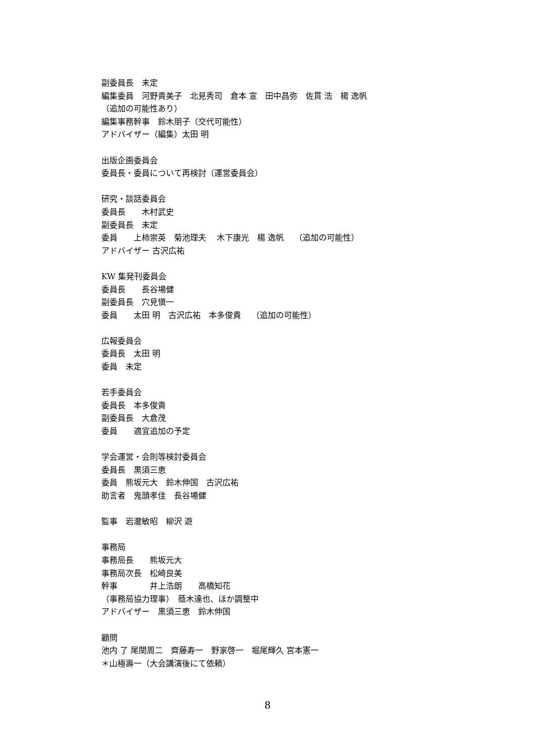副委員長　未定
編集委員　河野貴美子　北見秀司　倉本 宣　田中昌弥　佐貫 浩　楊 逸帆
（追加の可能性あり）
編集事務幹事　鈴木朋子（交代可能性）
アドバイザー（編集）太田 明
出版企画委員会
委員長・委員について再検討（運営委員会）
研究・談話委員会
委員長　　木村武史
副委員長　未定
委員　　上柿崇英　菊池理夫　 木下康光　楊 逸帆　 （追加の可能性）
アドバイザー 古沢広祐
KW 集発刊委員会
委員長　　長谷場健
副委員長　穴見愼一
委員　　太田 明　古沢広祐　本多俊貴　 （追加の可能性）
広報委員会
委員長　太田 明
委員　未定
若手委員会
委員長　本多俊貴
副委員長　大倉茂
委員　　適宜追加の予定
学会運営・会則等検討委員会
委員長　黒須三恵
委員　熊坂元大　鈴木伸国　古沢広祐
助言者　鬼頭孝佳　長谷場健
監事　岩瀧敏昭　柳沢 遊
事務局
事務局長　　熊坂元大
事務局次長　松崎良美
幹事　　　　井上浩朗　　高橋知花
（事務局協力理事）　蔭木達也、ほか調整中
アドバイザー　黒須三恵　鈴木伸国
顧問
池内 了 尾関周二　齊藤寿一　野家啓一　堀尾輝久 宮本憲一
＊山極壽一（大会講演後にて依頼）
8